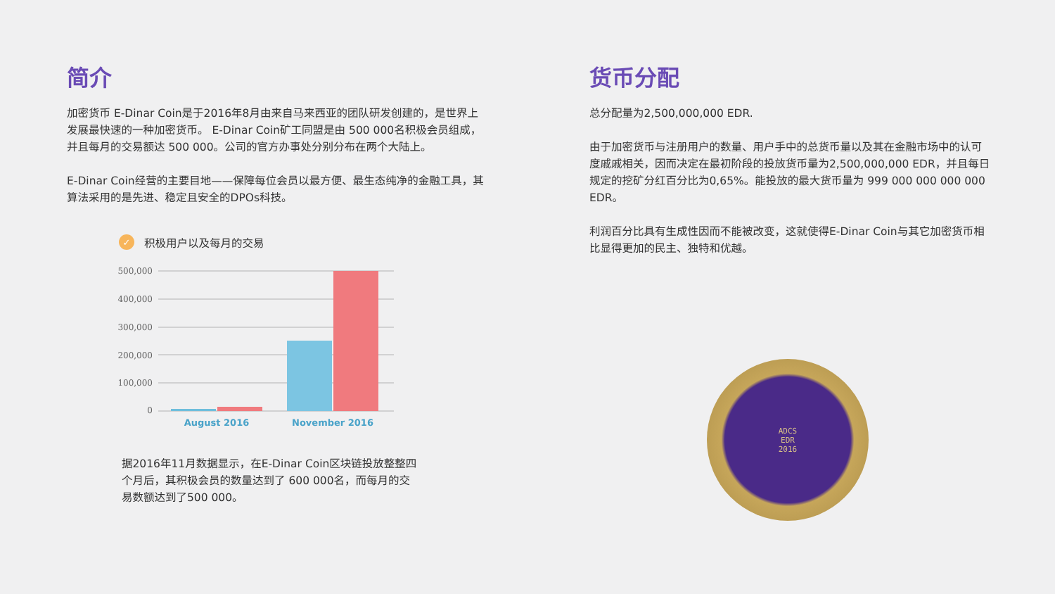简介
加密货币 E-Dinar Coin是于2016年8月由来自马来西亚的团队研发创建的，是世界上发展最快速的一种加密货币。 E-Dinar Coin矿工同盟是由 500 000名积极会员组成，并且每月的交易额达 500 000。公司的官方办事处分别分布在两个大陆上。
E-Dinar Coin经营的主要目地——保障每位会员以最方便、最生态纯净的金融工具，其算法采用的是先进、稳定且安全的DPOs科技。
✓ 积极用户以及每月的交易
500,000
400,000
300,000
200,000
100,000
0
August 2016
November 2016
据2016年11月数据显示，在E-Dinar Coin区块链投放整整四个月后，其积极会员的数量达到了 600 000名，而每月的交易数额达到了500 000。
货币分配
总分配量为2,500,000,000 EDR.
由于加密货币与注册用户的数量、用户手中的总货币量以及其在金融市场中的认可度戚戚相关，因而决定在最初阶段的投放货币量为2,500,000,000 EDR，并且每日规定的挖矿分红百分比为0,65%。能投放的最大货币量为 999 000 000 000 000 EDR。
利润百分比具有生成性因而不能被改变，这就使得E-Dinar Coin与其它加密货币相比显得更加的民主、独特和优越。
ADCS
EDR
2016